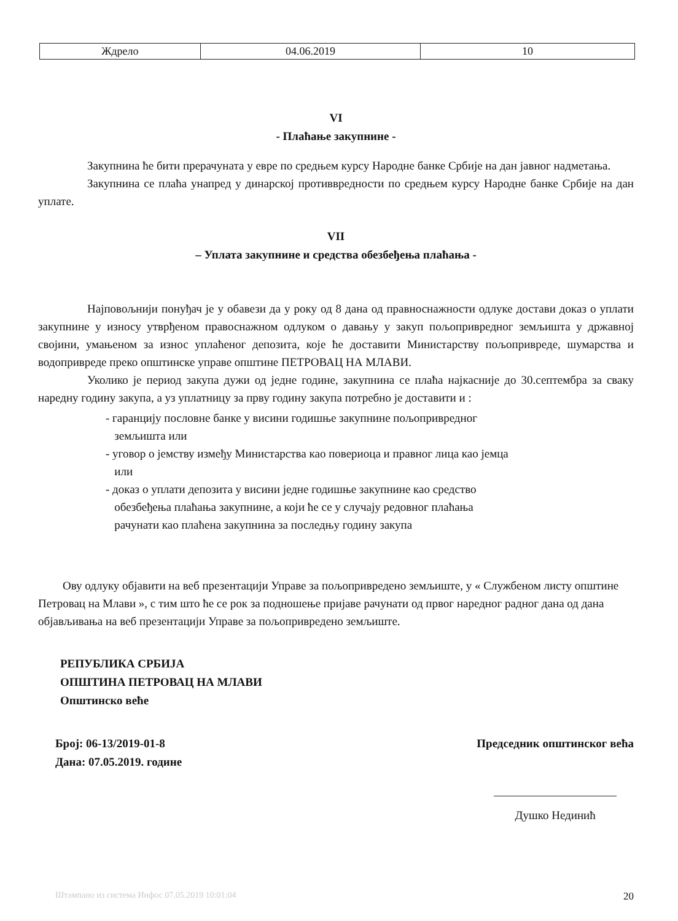| Ждрело | 04.06.2019 | 10 |
VI
- Плаћање закупнине -
Закупнина ће бити прерачуната у евре по средњем курсу Народне банке Србије на дан јавног надметања.
Закупнина се плаћа унапред у динарској противвредности по средњем курсу Народне банке Србије на дан уплате.
VII
– Уплата закупнине и средства обезбеђења плаћања -
Најповољнији понуђач је у обавези да у року од 8 дана од правноснажности одлуке достави доказ о уплати закупнине у износу утврђеном правоснажном одлуком о давању у закуп пољопривредног земљишта у државној својини, умањеном за износ уплаћеног депозита, које ће доставити Министарству пољопривреде, шумарства и водопривреде преко општинске управе општине ПЕТРОВАЦ НА МЛАВИ.
Уколико је период закупа дужи од једне године, закупнина се плаћа најкасније до 30.септембра за сваку наредну годину закупа, а уз уплатницу за прву годину закупа потребно је доставити и :
- гаранцију пословне банке у висини годишње закупнине пољопривредног
земљишта или
- уговор о јемству између Министарства као повериоца и правног лица као јемца
или
- доказ о уплати депозита у висини једне годишње закупнине као средство
обезбеђења плаћања закупнине, а који ће се у случају редовног плаћања
рачунати као плаћена закупнина за последњу годину закупа
Ову одлуку објавити на веб презентацији Управе за пољопривредено земљиште, у « Службеном листу општине Петровац на Млави », с тим што ће се рок за подношење пријаве рачунати од првог наредног радног дана од дана објављивања на веб презентацији Управе за пољопривредено земљиште.
РЕПУБЛИКА СРБИЈА
ОПШТИНА ПЕТРОВАЦ НА МЛАВИ
Општинско веће
Број: 06-13/2019-01-8
Дана: 07.05.2019. године
Председник општинског већа
Душко Нединић
Штампано из система Инфос 07.05.2019 10:01:04 20